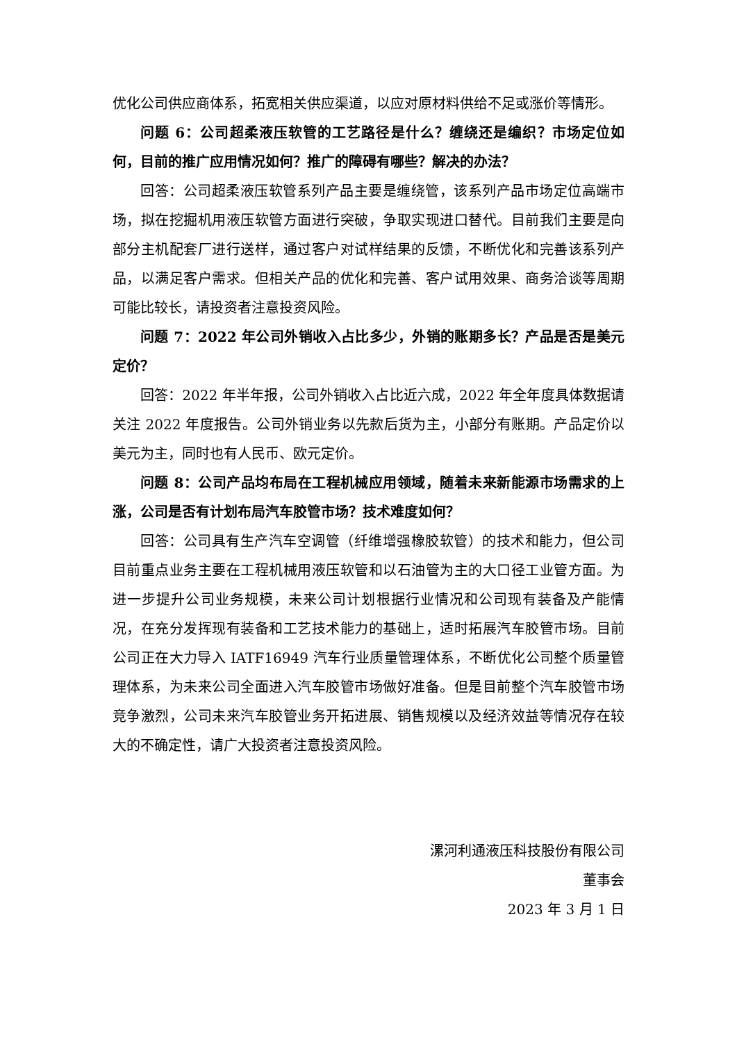优化公司供应商体系，拓宽相关供应渠道，以应对原材料供给不足或涨价等情形。
问题 6：公司超柔液压软管的工艺路径是什么？缠绕还是编织？市场定位如何，目前的推广应用情况如何？推广的障碍有哪些？解决的办法？
回答：公司超柔液压软管系列产品主要是缠绕管，该系列产品市场定位高端市场，拟在挖掘机用液压软管方面进行突破，争取实现进口替代。目前我们主要是向部分主机配套厂进行送样，通过客户对试样结果的反馈，不断优化和完善该系列产品，以满足客户需求。但相关产品的优化和完善、客户试用效果、商务洽谈等周期可能比较长，请投资者注意投资风险。
问题 7：2022 年公司外销收入占比多少，外销的账期多长？产品是否是美元定价？
回答：2022 年半年报，公司外销收入占比近六成，2022 年全年度具体数据请关注 2022 年度报告。公司外销业务以先款后货为主，小部分有账期。产品定价以美元为主，同时也有人民币、欧元定价。
问题 8：公司产品均布局在工程机械应用领域，随着未来新能源市场需求的上涨，公司是否有计划布局汽车胶管市场？技术难度如何？
回答：公司具有生产汽车空调管（纤维增强橡胶软管）的技术和能力，但公司目前重点业务主要在工程机械用液压软管和以石油管为主的大口径工业管方面。为进一步提升公司业务规模，未来公司计划根据行业情况和公司现有装备及产能情况，在充分发挥现有装备和工艺技术能力的基础上，适时拓展汽车胶管市场。目前公司正在大力导入 IATF16949 汽车行业质量管理体系，不断优化公司整个质量管理体系，为未来公司全面进入汽车胶管市场做好准备。但是目前整个汽车胶管市场竞争激烈，公司未来汽车胶管业务开拓进展、销售规模以及经济效益等情况存在较大的不确定性，请广大投资者注意投资风险。
漯河利通液压科技股份有限公司
董事会
2023 年 3 月 1 日